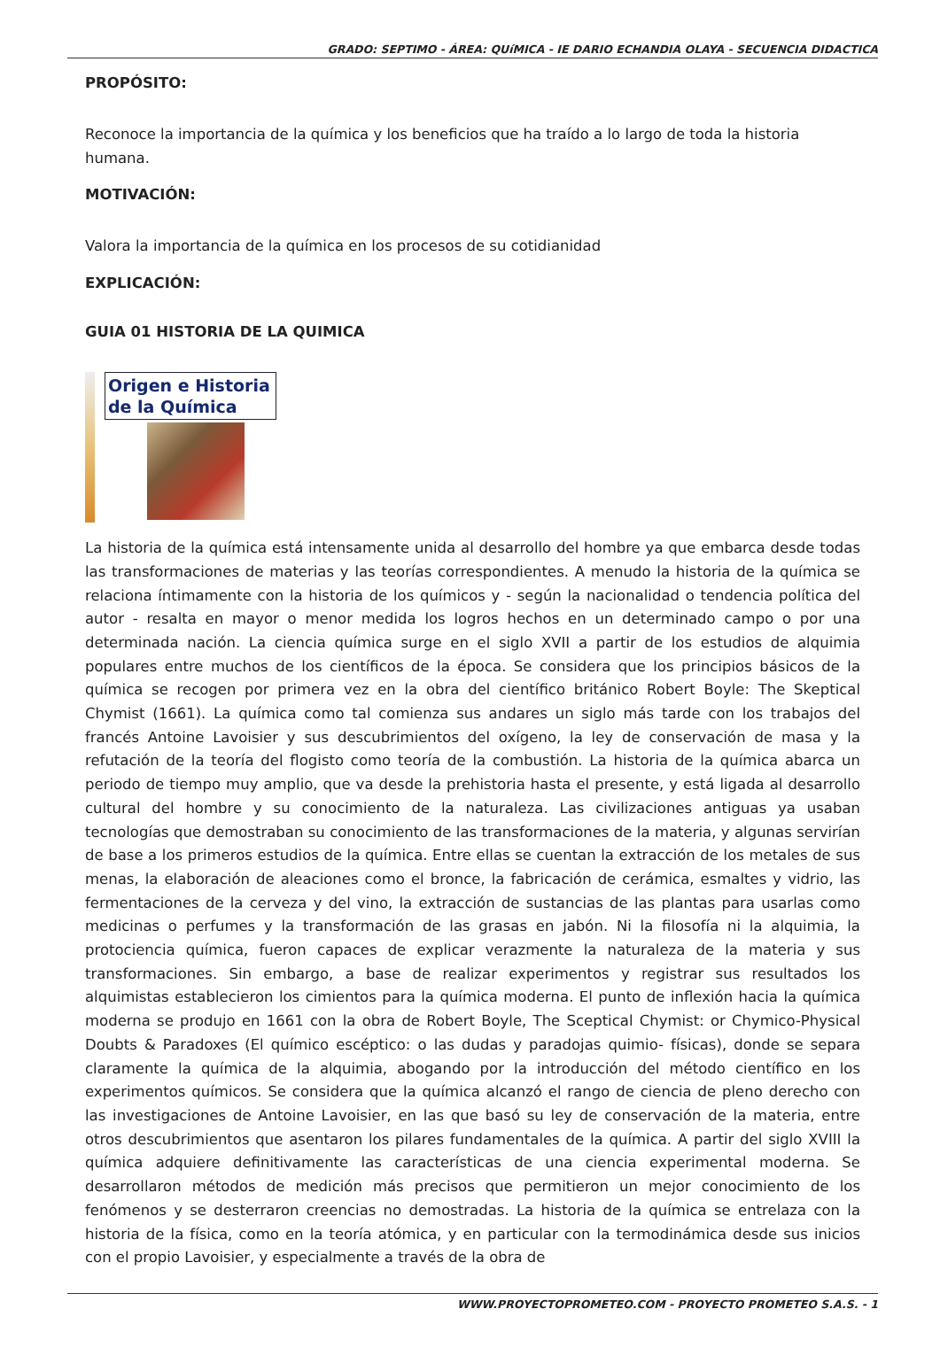GRADO: SEPTIMO - ÁREA: QUíMICA - IE DARIO ECHANDIA OLAYA - SECUENCIA DIDACTICA
PROPÓSITO:
Reconoce la importancia de la química y los beneficios que ha traído a lo largo de toda la historia humana.
MOTIVACIÓN:
Valora la importancia de la química en los procesos de su cotidianidad
EXPLICACIÓN:
GUIA 01 HISTORIA DE LA QUIMICA
Origen e Historia de la Química
La historia de la química está intensamente unida al desarrollo del hombre ya que embarca desde todas las transformaciones de materias y las teorías correspondientes. A menudo la historia de la química se relaciona íntimamente con la historia de los químicos y - según la nacionalidad o tendencia política del autor - resalta en mayor o menor medida los logros hechos en un determinado campo o por una determinada nación. La ciencia química surge en el siglo XVII a partir de los estudios de alquimia populares entre muchos de los científicos de la época. Se considera que los principios básicos de la química se recogen por primera vez en la obra del científico británico Robert Boyle: The Skeptical Chymist (1661). La química como tal comienza sus andares un siglo más tarde con los trabajos del francés Antoine Lavoisier y sus descubrimientos del oxígeno, la ley de conservación de masa y la refutación de la teoría del flogisto como teoría de la combustión. La historia de la química abarca un periodo de tiempo muy amplio, que va desde la prehistoria hasta el presente, y está ligada al desarrollo cultural del hombre y su conocimiento de la naturaleza. Las civilizaciones antiguas ya usaban tecnologías que demostraban su conocimiento de las transformaciones de la materia, y algunas servirían de base a los primeros estudios de la química. Entre ellas se cuentan la extracción de los metales de sus menas, la elaboración de aleaciones como el bronce, la fabricación de cerámica, esmaltes y vidrio, las fermentaciones de la cerveza y del vino, la extracción de sustancias de las plantas para usarlas como medicinas o perfumes y la transformación de las grasas en jabón. Ni la filosofía ni la alquimia, la protociencia química, fueron capaces de explicar verazmente la naturaleza de la materia y sus transformaciones. Sin embargo, a base de realizar experimentos y registrar sus resultados los alquimistas establecieron los cimientos para la química moderna. El punto de inflexión hacia la química moderna se produjo en 1661 con la obra de Robert Boyle, The Sceptical Chymist: or Chymico-Physical Doubts & Paradoxes (El químico escéptico: o las dudas y paradojas quimio- físicas), donde se separa claramente la química de la alquimia, abogando por la introducción del método científico en los experimentos químicos. Se considera que la química alcanzó el rango de ciencia de pleno derecho con las investigaciones de Antoine Lavoisier, en las que basó su ley de conservación de la materia, entre otros descubrimientos que asentaron los pilares fundamentales de la química. A partir del siglo XVIII la química adquiere definitivamente las características de una ciencia experimental moderna. Se desarrollaron métodos de medición más precisos que permitieron un mejor conocimiento de los fenómenos y se desterraron creencias no demostradas. La historia de la química se entrelaza con la historia de la física, como en la teoría atómica, y en particular con la termodinámica desde sus inicios con el propio Lavoisier, y especialmente a través de la obra de
WWW.PROYECTOPROMETEO.COM - PROYECTO PROMETEO S.A.S. - 1